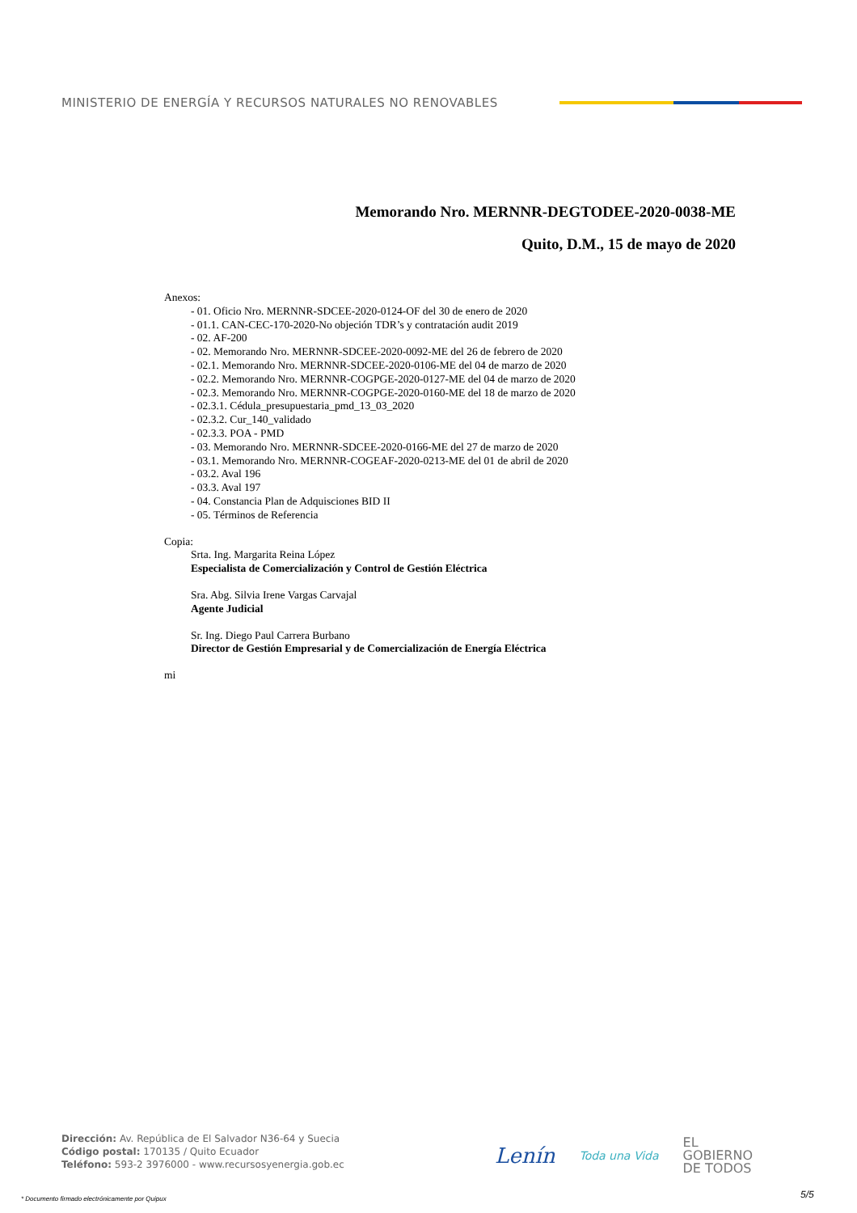MINISTERIO DE ENERGÍA Y RECURSOS NATURALES NO RENOVABLES
Memorando Nro. MERNNR-DEGTODEE-2020-0038-ME
Quito, D.M., 15 de mayo de 2020
Anexos:
- 01. Oficio Nro. MERNNR-SDCEE-2020-0124-OF del 30 de enero de 2020
- 01.1. CAN-CEC-170-2020-No objeción TDR’s y contratación audit 2019
- 02. AF-200
- 02. Memorando Nro. MERNNR-SDCEE-2020-0092-ME del 26 de febrero de 2020
- 02.1. Memorando Nro. MERNNR-SDCEE-2020-0106-ME del 04 de marzo de 2020
- 02.2. Memorando Nro. MERNNR-COGPGE-2020-0127-ME del 04 de marzo de 2020
- 02.3. Memorando Nro. MERNNR-COGPGE-2020-0160-ME del 18 de marzo de 2020
- 02.3.1. Cédula_presupuestaria_pmd_13_03_2020
- 02.3.2. Cur_140_validado
- 02.3.3. POA - PMD
- 03. Memorando Nro. MERNNR-SDCEE-2020-0166-ME del 27 de marzo de 2020
- 03.1. Memorando Nro. MERNNR-COGEAF-2020-0213-ME del 01 de abril de 2020
- 03.2. Aval 196
- 03.3. Aval 197
- 04. Constancia Plan de Adquisciones BID II
- 05. Términos de Referencia
Copia:
Srta. Ing. Margarita Reina López
Especialista de Comercialización y Control de Gestión Eléctrica
Sra. Abg. Silvia Irene Vargas Carvajal
Agente Judicial
Sr. Ing. Diego Paul Carrera Burbano
Director de Gestión Empresarial y de Comercialización de Energía Eléctrica
mi
Dirección: Av. República de El Salvador N36-64 y Suecia
Código postal: 170135 / Quito Ecuador
Teléfono: 593-2 3976000 - www.recursosyenergia.gob.ec
Lenín
Toda una Vida
EL
GOBIERNO
DE TODOS
* Documento firmado electrónicamente por Quipux
5/5